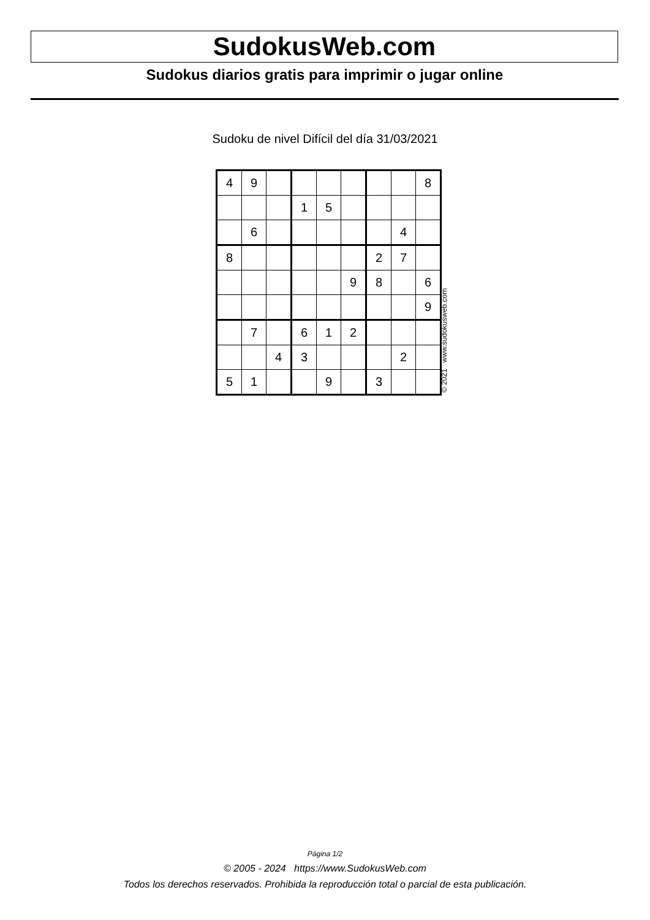SudokusWeb.com
Sudokus diarios gratis para imprimir o jugar online
Sudoku de nivel Difícil del día 31/03/2021
| 4 | 9 | | | | | | | 8 |
| | | | 1 | 5 | | | | |
| | 6 | | | | | | 4 | |
| 8 | | | | | | 2 | 7 | |
| | | | | | 9 | 8 | | 6 |
| | | | | | | | | 9 |
| | 7 | | 6 | 1 | 2 | | | |
| | | 4 | 3 | | | | 2 | |
| 5 | 1 | | | 9 | | 3 | | |
© 2021 www.sudokusweb.com
Página 1/2
© 2005 - 2024 https://www.SudokusWeb.com
Todos los derechos reservados. Prohibida la reproducción total o parcial de esta publicación.